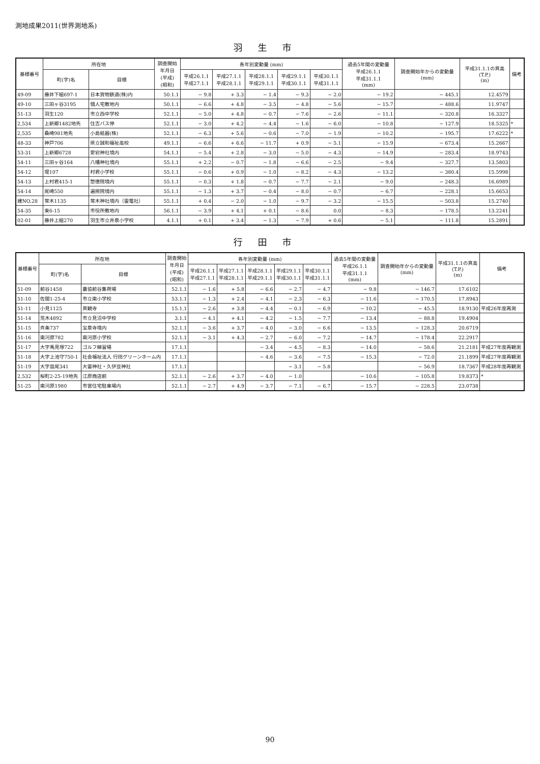測地成果2011(世界測地系)
羽生市
| 基標番号 | 所在地 | | 調査開始 年月日 (平成) (昭和) | 各年別変動量 (mm) | | | | | 過去5年間の変動量 平成26.1.1 平成31.1.1 (mm) | 調査開始年からの変動量 (mm) | 平成31.1.1の真高 (T.P.) (m) | 備考 |
| --- | --- | --- | --- | --- | --- | --- | --- | --- | --- | --- | --- | --- |
| | 町(字)名 | 目標 | | 平成26.1.1 平成27.1.1 | 平成27.1.1 平成28.1.1 | 平成28.1.1 平成29.1.1 | 平成29.1.1 平成30.1.1 | 平成30.1.1 平成31.1.1 | | | | |
| 49-09 | 藤井下組697-1 | 日本貨物鉄道(株)内 | 50.1.1 | − 9.8 | + 3.3 | − 1.4 | − 9.3 | − 2.0 | − 19.2 | − 445.1 | 12.4579 | |
| 49-10 | 三田ヶ谷3195 | 個人宅敷地内 | 50.1.1 | − 6.6 | + 4.8 | − 3.5 | − 4.8 | − 5.6 | − 15.7 | − 488.6 | 11.9747 | |
| 51-13 | 羽生120 | 市立西中学校 | 52.1.1 | − 5.0 | + 4.8 | − 0.7 | − 7.6 | − 2.6 | − 11.1 | − 320.8 | 16.3327 | |
| 2,534 | 上新郷1482地先 | 住吉バス停 | 52.1.1 | − 3.0 | + 4.2 | − 4.4 | − 1.6 | − 6.0 | − 10.8 | − 127.9 | 18.5325 | * |
| 2,535 | 桑崎981地先 | 小島紙器(株) | 52.1.1 | − 6.3 | + 5.6 | − 0.6 | − 7.0 | − 1.9 | − 10.2 | − 195.7 | 17.6222 | * |
| 48-33 | 神戸706 | 県立誠和福祉高校 | 49.1.1 | − 6.6 | + 6.6 | − 11.7 | + 0.9 | − 5.1 | − 15.9 | − 673.4 | 15.2667 | |
| 53-31 | 上新郷6728 | 愛宕神社境内 | 54.1.1 | − 5.4 | + 2.8 | − 3.0 | − 5.0 | − 4.3 | − 14.9 | − 283.4 | 18.9743 | |
| 54-11 | 三田ヶ谷164 | 八幡神社境内 | 55.1.1 | + 2.2 | − 0.7 | − 1.8 | − 6.6 | − 2.5 | − 9.4 | − 327.7 | 13.5803 | |
| 54-12 | 堤107 | 村君小学校 | 55.1.1 | − 0.6 | + 0.9 | − 1.0 | − 8.2 | − 4.3 | − 13.2 | − 380.4 | 15.5998 | |
| 54-13 | 上村君415-1 | 惣徳院境内 | 55.1.1 | − 0.3 | + 1.8 | − 0.7 | − 7.7 | − 2.1 | − 9.0 | − 248.3 | 16.6989 | |
| 54-14 | 尾崎550 | 遍照院境内 | 55.1.1 | − 1.3 | + 3.7 | − 0.4 | − 8.0 | − 0.7 | − 6.7 | − 228.1 | 15.6653 | |
| 建NO.28 | 常木1135 | 常木神社境内（雷電社） | 55.1.1 | + 0.4 | − 2.0 | − 1.0 | − 9.7 | − 3.2 | − 15.5 | − 503.8 | 15.2740 | |
| 54-35 | 東6-15 | 市役所敷地内 | 56.1.1 | − 3.9 | + 4.1 | + 0.1 | − 8.6 | 0.0 | − 8.3 | − 178.5 | 13.2241 | |
| 02-01 | 藤井上組270 | 羽生市立井泉小学校 | 4.1.1 | + 0.1 | + 3.4 | − 1.3 | − 7.9 | + 0.6 | − 5.1 | − 111.8 | 15.2891 | |
行田市
| 基標番号 | 所在地 | | 調査開始 年月日 (平成) (昭和) | 各年別変動量 (mm) | | | | | 過去5年間の変動量 平成26.1.1 平成31.1.1 (mm) | 調査開始年からの変動量 (mm) | 平成31.1.1の真高 (T.P.) (m) | 備考 |
| --- | --- | --- | --- | --- | --- | --- | --- | --- | --- | --- | --- | --- |
| | 町(字)名 | 目標 | | 平成26.1.1 平成27.1.1 | 平成27.1.1 平成28.1.1 | 平成28.1.1 平成29.1.1 | 平成29.1.1 平成30.1.1 | 平成30.1.1 平成31.1.1 | | | | |
| 51-09 | 前谷1458 | 農協前谷集荷場 | 52.1.1 | − 1.6 | + 5.8 | − 6.6 | − 2.7 | − 4.7 | − 9.8 | − 146.7 | 17.6102 | |
| 51-10 | 佐間1-25-4 | 市立南小学校 | 53.1.1 | − 1.3 | + 2.4 | − 4.1 | − 2.3 | − 6.3 | − 11.6 | − 170.5 | 17.8943 | |
| 51-11 | 小見1125 | 真観寺 | 15.1.1 | − 2.6 | + 3.8 | − 4.4 | − 0.1 | − 6.9 | − 10.2 | − 45.5 | 18.9130 | 平成26年度再測 |
| 51-14 | 荒木4892 | 市立見沼中学校 | 3.1.1 | − 4.1 | + 4.1 | − 4.2 | − 1.5 | − 7.7 | − 13.4 | − 88.8 | 19.4904 | |
| 51-15 | 斉条737 | 宝泉寺境内 | 52.1.1 | − 3.6 | + 3.7 | − 4.0 | − 3.0 | − 6.6 | − 13.5 | − 128.3 | 20.6719 | |
| 51-16 | 南河原782 | 南河原小学校 | 52.1.1 | − 3.1 | + 4.3 | − 2.7 | − 6.0 | − 7.2 | − 14.7 | − 178.4 | 22.2917 | |
| 51-17 | 大字馬見塚722 | ゴルフ練習場 | 17.1.1 | | | − 3.4 | − 4.5 | − 8.3 | − 14.0 | − 58.6 | 21.2181 | 平成27年度再観測 |
| 51-18 | 大字上池守750-1 | 社会福祉法人 行田グリーンホーム内 | 17.1.1 | | | − 4.6 | − 3.6 | − 7.5 | − 15.3 | − 72.0 | 21.1899 | 平成27年度再観測 |
| 51-19 | 大字皿尾341 | 大雷神社・久伊豆神社 | 17.1.1 | | | | − 3.1 | − 5.8 | | − 56.9 | 18.7367 | 平成28年度再観測 |
| 2,532 | 桜町2-25-19地先 | 江原商店前 | 52.1.1 | − 2.6 | + 3.7 | − 4.0 | − 1.0 | | − 10.6 | − 105.8 | 19.8373 | * |
| 51-25 | 南河原1980 | 市営住宅駐車場内 | 52.1.1 | − 2.7 | + 4.9 | − 3.7 | − 7.1 | − 6.7 | − 15.7 | − 228.5 | 23.0738 | |
90